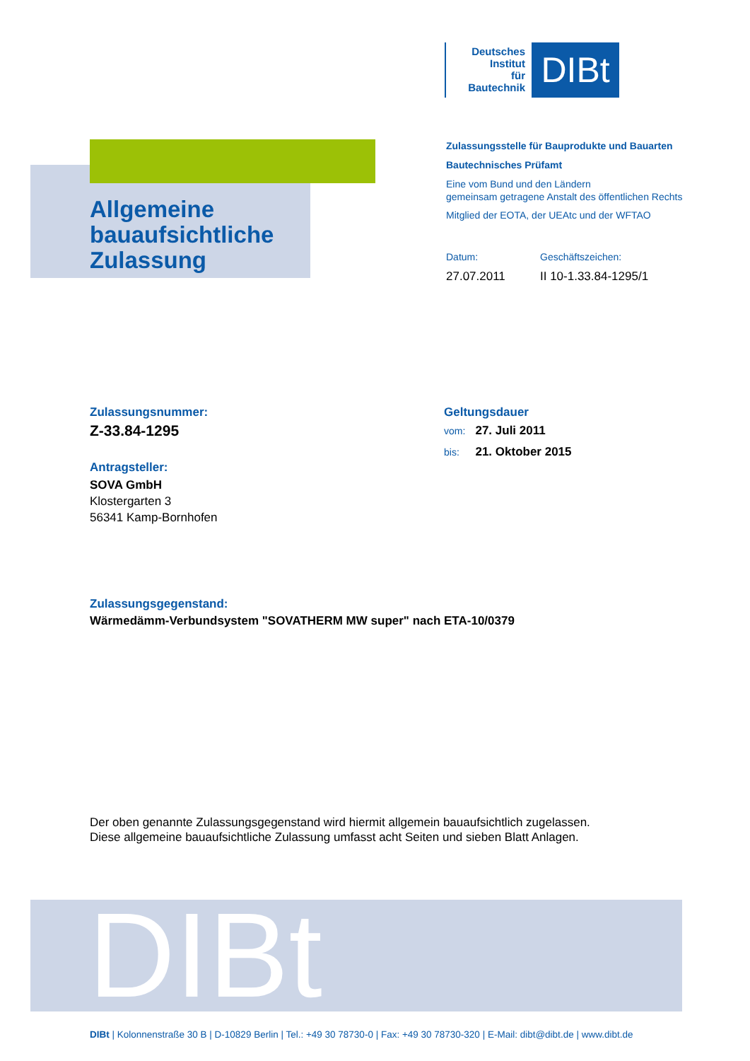Deutsches
Institut
für
Bautechnik
DIBt
Allgemeine
bauaufsichtliche
Zulassung
Zulassungsstelle für Bauprodukte und Bauarten
Bautechnisches Prüfamt
Eine vom Bund und den Ländern
gemeinsam getragene Anstalt des öffentlichen Rechts
Mitglied der EOTA, der UEAtc und der WFTAO
Datum:
27.07.2011
Geschäftszeichen:
II 10-1.33.84-1295/1
Zulassungsnummer:
Z-33.84-1295
Antragsteller:
SOVA GmbH
Klostergarten 3
56341 Kamp-Bornhofen
Geltungsdauer
vom: 27. Juli 2011
bis: 21. Oktober 2015
Zulassungsgegenstand:
Wärmedämm-Verbundsystem "SOVATHERM MW super" nach ETA-10/0379
Der oben genannte Zulassungsgegenstand wird hiermit allgemein bauaufsichtlich zugelassen.
Diese allgemeine bauaufsichtliche Zulassung umfasst acht Seiten und sieben Blatt Anlagen.
DIBt
DIBt | Kolonnenstraße 30 B | D-10829 Berlin | Tel.: +49 30 78730-0 | Fax: +49 30 78730-320 | E-Mail: dibt@dibt.de | www.dibt.de